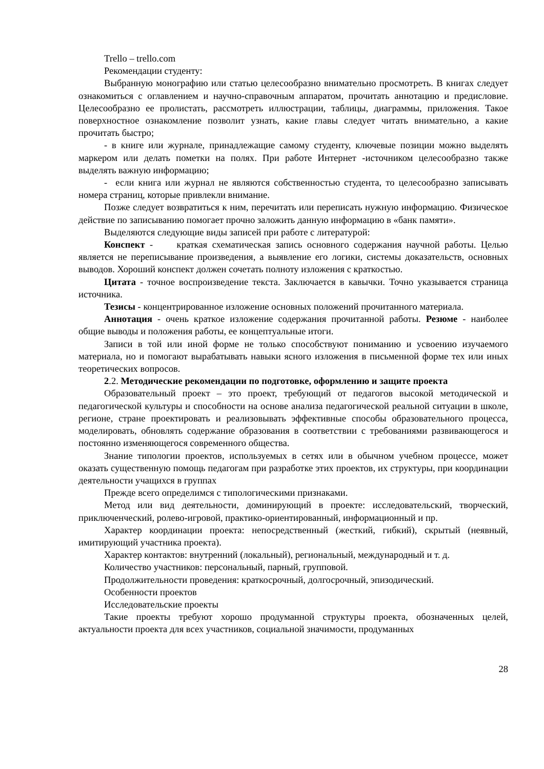Trello – trello.com
Рекомендации студенту:
Выбранную монографию или статью целесообразно внимательно просмотреть. В книгах следует ознакомиться с оглавлением и научно-справочным аппаратом, прочитать аннотацию и предисловие. Целесообразно ее пролистать, рассмотреть иллюстрации, таблицы, диаграммы, приложения. Такое поверхностное ознакомление позволит узнать, какие главы следует читать внимательно, а какие прочитать быстро;
- в книге или журнале, принадлежащие самому студенту, ключевые позиции можно выделять маркером или делать пометки на полях. При работе Интернет -источником целесообразно также выделять важную информацию;
- если книга или журнал не являются собственностью студента, то целесообразно записывать номера страниц, которые привлекли внимание.
Позже следует возвратиться к ним, перечитать или переписать нужную информацию. Физическое действие по записыванию помогает прочно заложить данную информацию в «банк памяти».
Выделяются следующие виды записей при работе с литературой:
Конспект - краткая схематическая запись основного содержания научной работы. Целью является не переписывание произведения, а выявление его логики, системы доказательств, основных выводов. Хороший конспект должен сочетать полноту изложения с краткостью.
Цитата - точное воспроизведение текста. Заключается в кавычки. Точно указывается страница источника.
Тезисы - концентрированное изложение основных положений прочитанного материала.
Аннотация - очень краткое изложение содержания прочитанной работы. Резюме - наиболее общие выводы и положения работы, ее концептуальные итоги.
Записи в той или иной форме не только способствуют пониманию и усвоению изучаемого материала, но и помогают вырабатывать навыки ясного изложения в письменной форме тех или иных теоретических вопросов.
2.2. Методические рекомендации по подготовке, оформлению и защите проекта
Образовательный проект – это проект, требующий от педагогов высокой методической и педагогической культуры и способности на основе анализа педагогической реальной ситуации в школе, регионе, стране проектировать и реализовывать эффективные способы образовательного процесса, моделировать, обновлять содержание образования в соответствии с требованиями развивающегося и постоянно изменяющегося современного общества.
Знание типологии проектов, используемых в сетях или в обычном учебном процессе, может оказать существенную помощь педагогам при разработке этих проектов, их структуры, при координации деятельности учащихся в группах
Прежде всего определимся с типологическими признаками.
Метод или вид деятельности, доминирующий в проекте: исследовательский, творческий, приключенческий, ролево-игровой, практико-ориентированный, информационный и пр.
Характер координации проекта: непосредственный (жесткий, гибкий), скрытый (неявный, имитирующий участника проекта).
Характер контактов: внутренний (локальный), региональный, международный и т. д.
Количество участников: персональный, парный, групповой.
Продолжительности проведения: краткосрочный, долгосрочный, эпизодический.
Особенности проектов
Исследовательские проекты
Такие проекты требуют хорошо продуманной структуры проекта, обозначенных целей, актуальности проекта для всех участников, социальной значимости, продуманных
28